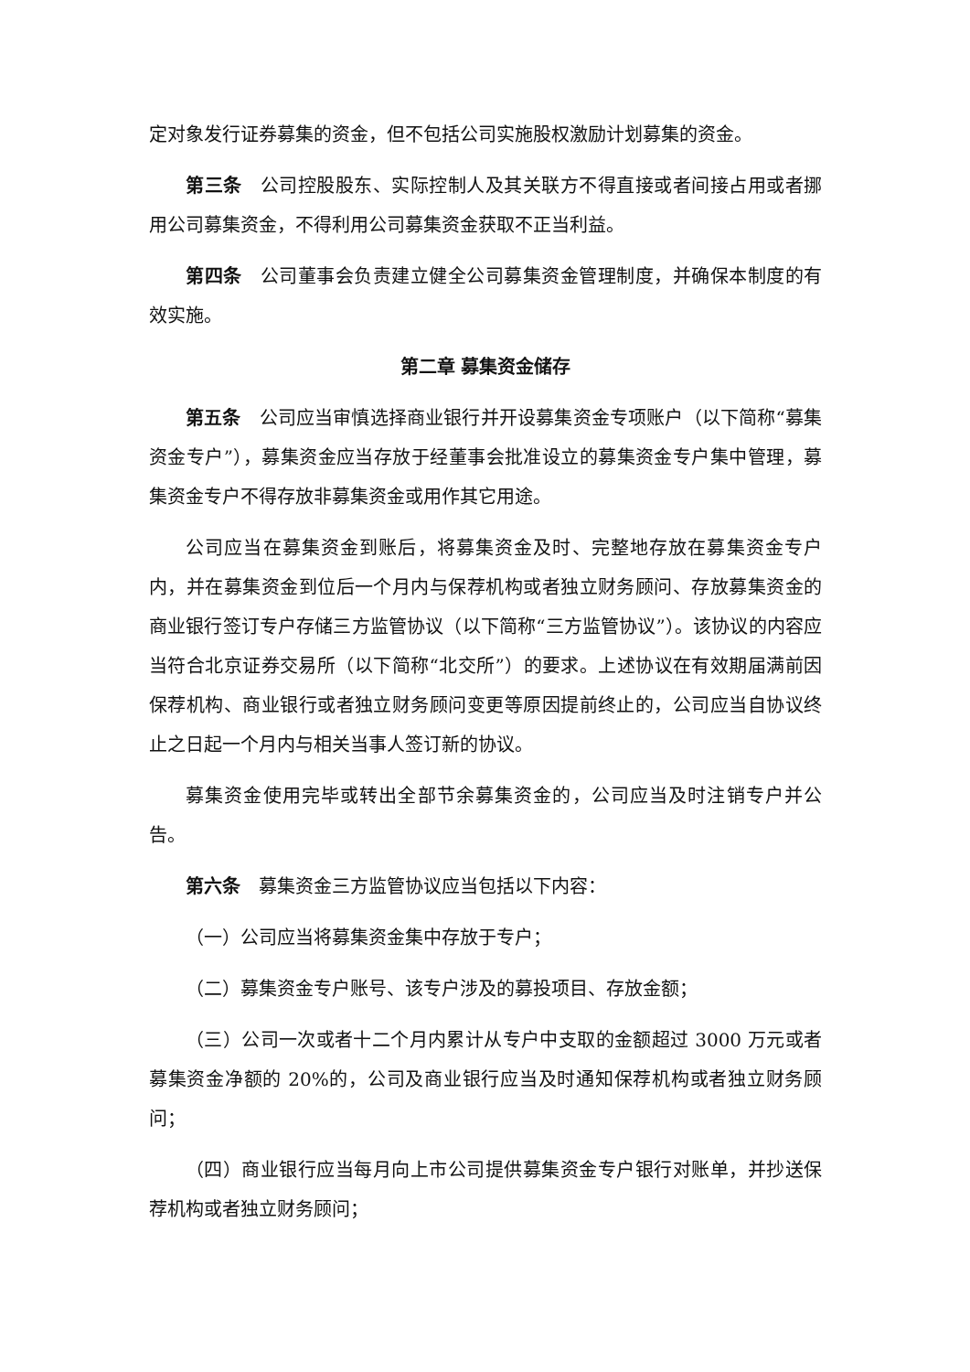定对象发行证券募集的资金，但不包括公司实施股权激励计划募集的资金。
第三条 公司控股股东、实际控制人及其关联方不得直接或者间接占用或者挪用公司募集资金，不得利用公司募集资金获取不正当利益。
第四条 公司董事会负责建立健全公司募集资金管理制度，并确保本制度的有效实施。
第二章 募集资金储存
第五条 公司应当审慎选择商业银行并开设募集资金专项账户（以下简称“募集资金专户”），募集资金应当存放于经董事会批准设立的募集资金专户集中管理，募集资金专户不得存放非募集资金或用作其它用途。
公司应当在募集资金到账后，将募集资金及时、完整地存放在募集资金专户内，并在募集资金到位后一个月内与保荐机构或者独立财务顾问、存放募集资金的商业银行签订专户存储三方监管协议（以下简称“三方监管协议”）。该协议的内容应当符合北京证券交易所（以下简称“北交所”）的要求。上述协议在有效期届满前因保荐机构、商业银行或者独立财务顾问变更等原因提前终止的，公司应当自协议终止之日起一个月内与相关当事人签订新的协议。
募集资金使用完毕或转出全部节余募集资金的，公司应当及时注销专户并公告。
第六条 募集资金三方监管协议应当包括以下内容：
（一）公司应当将募集资金集中存放于专户；
（二）募集资金专户账号、该专户涉及的募投项目、存放金额；
（三）公司一次或者十二个月内累计从专户中支取的金额超过 3000 万元或者募集资金净额的 20%的，公司及商业银行应当及时通知保荐机构或者独立财务顾问；
（四）商业银行应当每月向上市公司提供募集资金专户银行对账单，并抄送保荐机构或者独立财务顾问；